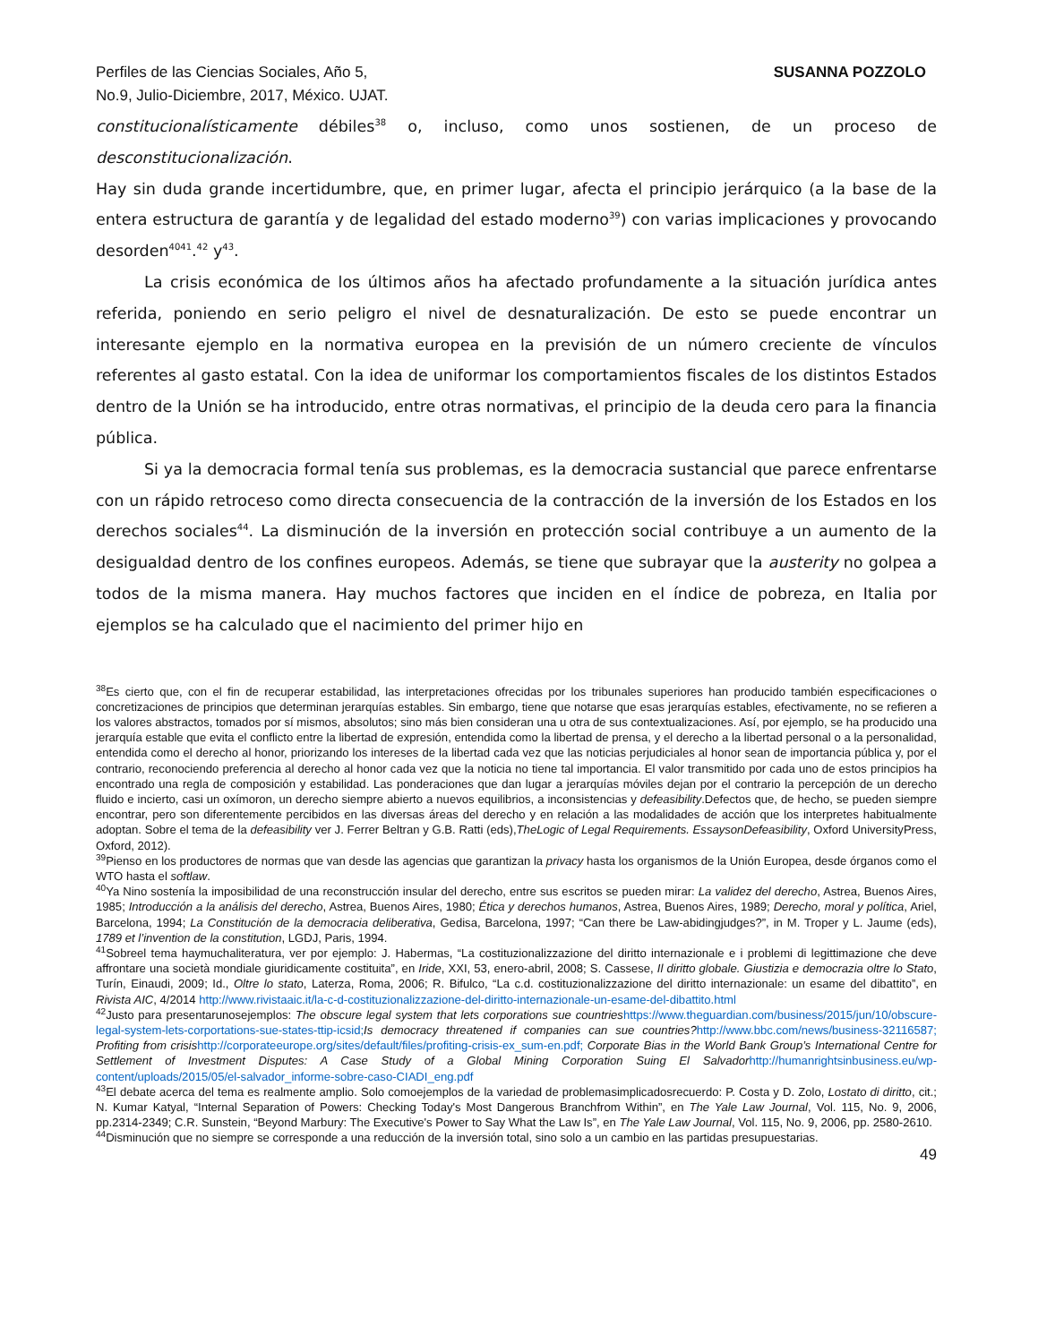Perfiles de las Ciencias Sociales, Año 5,
No.9, Julio-Diciembre, 2017, México. UJAT.
SUSANNA POZZOLO
constitucionalísticamente débiles<sup>38</sup> o, incluso, como unos sostienen, de un proceso de desconstitucionalización.
Hay sin duda grande incertidumbre, que, en primer lugar, afecta el principio jerárquico (a la base de la entera estructura de garantía y de legalidad del estado moderno<sup>39</sup>) con varias implicaciones y provocando desorden<sup>40</sup><sup>41</sup>.<sup>42</sup> y<sup>43</sup>.
La crisis económica de los últimos años ha afectado profundamente a la situación jurídica antes referida, poniendo en serio peligro el nivel de desnaturalización. De esto se puede encontrar un interesante ejemplo en la normativa europea en la previsión de un número creciente de vínculos referentes al gasto estatal. Con la idea de uniformar los comportamientos fiscales de los distintos Estados dentro de la Unión se ha introducido, entre otras normativas, el principio de la deuda cero para la financia pública.
Si ya la democracia formal tenía sus problemas, es la democracia sustancial que parece enfrentarse con un rápido retroceso como directa consecuencia de la contracción de la inversión de los Estados en los derechos sociales<sup>44</sup>. La disminución de la inversión en protección social contribuye a un aumento de la desigualdad dentro de los confines europeos. Además, se tiene que subrayar que la austerity no golpea a todos de la misma manera. Hay muchos factores que inciden en el índice de pobreza, en Italia por ejemplos se ha calculado que el nacimiento del primer hijo en
<sup>38</sup> Es cierto que, con el fin de recuperar estabilidad, las interpretaciones ofrecidas por los tribunales superiores han producido también especificaciones o concretizaciones de principios que determinan jerarquías estables. Sin embargo, tiene que notarse que esas jerarquías estables, efectivamente, no se refieren a los valores abstractos, tomados por sí mismos, absolutos; sino más bien consideran una u otra de sus contextualizaciones. Así, por ejemplo, se ha producido una jerarquía estable que evita el conflicto entre la libertad de expresión, entendida como la libertad de prensa, y el derecho a la libertad personal o a la personalidad, entendida como el derecho al honor, priorizando los intereses de la libertad cada vez que las noticias perjudiciales al honor sean de importancia pública y, por el contrario, reconociendo preferencia al derecho al honor cada vez que la noticia no tiene tal importancia. El valor transmitido por cada uno de estos principios ha encontrado una regla de composición y estabilidad. Las ponderaciones que dan lugar a jerarquías móviles dejan por el contrario la percepción de un derecho fluido e incierto, casi un oxímoron, un derecho siempre abierto a nuevos equilibrios, a inconsistencias y defeasibility.Defectos que, de hecho, se pueden siempre encontrar, pero son diferentemente percibidos en las diversas áreas del derecho y en relación a las modalidades de acción que los interpretes habitualmente adoptan. Sobre el tema de la defeasibility ver J. Ferrer Beltran y G.B. Ratti (eds),TheLogic of Legal Requirements. EssaysonDefeasibility, Oxford UniversityPress, Oxford, 2012).
<sup>39</sup> Pienso en los productores de normas que van desde las agencias que garantizan la privacy hasta los organismos de la Unión Europea, desde órganos como el WTO hasta el softlaw.
<sup>40</sup> Ya Nino sostenía la imposibilidad de una reconstrucción insular del derecho, entre sus escritos se pueden mirar: La validez del derecho, Astrea, Buenos Aires, 1985; Introducción a la análisis del derecho, Astrea, Buenos Aires, 1980; Ética y derechos humanos, Astrea, Buenos Aires, 1989; Derecho, moral y política, Ariel, Barcelona, 1994; La Constitución de la democracia deliberativa, Gedisa, Barcelona, 1997; “Can there be Law-abidingjudges?”, in M. Troper y L. Jaume (eds), 1789 et l’invention de la constitution, LGDJ, Paris, 1994.
<sup>41</sup> Sobreel tema haymuchaliteratura, ver por ejemplo: J. Habermas, “La costituzionalizzazione del diritto internazionale e i problemi di legittimazione che deve affrontare una società mondiale giuridicamente costituita”, en Iride, XXI, 53, enero-abril, 2008; S. Cassese, Il diritto globale. Giustizia e democrazia oltre lo Stato, Turín, Einaudi, 2009; Id., Oltre lo stato, Laterza, Roma, 2006; R. Bifulco, “La c.d. costituzionalizzazione del diritto internazionale: un esame del dibattito”, en Rivista AIC, 4/2014 http://www.rivistaaic.it/la-c-d-costituzionalizzazione-del-diritto-internazionale-un-esame-del-dibattito.html
<sup>42</sup> Justo para presentarunosejemplos: The obscure legal system that lets corporations sue countries https://www.theguardian.com/business/2015/jun/10/obscure-legal-system-lets-corportations-sue-states-ttip-icsid; Is democracy threatened if companies can sue countries?http://www.bbc.com/news/business-32116587; Profiting from crisis http://corporateeurope.org/sites/default/files/profiting-crisis-ex_sum-en.pdf; Corporate Bias in the World Bank Group’s International Centre for Settlement of Investment Disputes: A Case Study of a Global Mining Corporation Suing El Salvador http://humanrightsinbusiness.eu/wp-content/uploads/2015/05/el-salvador_informe-sobre-caso-CIADI_eng.pdf
<sup>43</sup> El debate acerca del tema es realmente amplio. Solo comoejemplos de la variedad de problemasimplicadosrecuerdo: P. Costa y D. Zolo, Lostato di diritto, cit.; N. Kumar Katyal, “Internal Separation of Powers: Checking Today's Most Dangerous Branchfrom Within”, en The Yale Law Journal, Vol. 115, No. 9, 2006, pp.2314-2349; C.R. Sunstein, “Beyond Marbury: The Executive's Power to Say What the Law Is”, en The Yale Law Journal, Vol. 115, No. 9, 2006, pp. 2580-2610.
<sup>44</sup> Disminución que no siempre se corresponde a una reducción de la inversión total, sino solo a un cambio en las partidas presupuestarias.
49